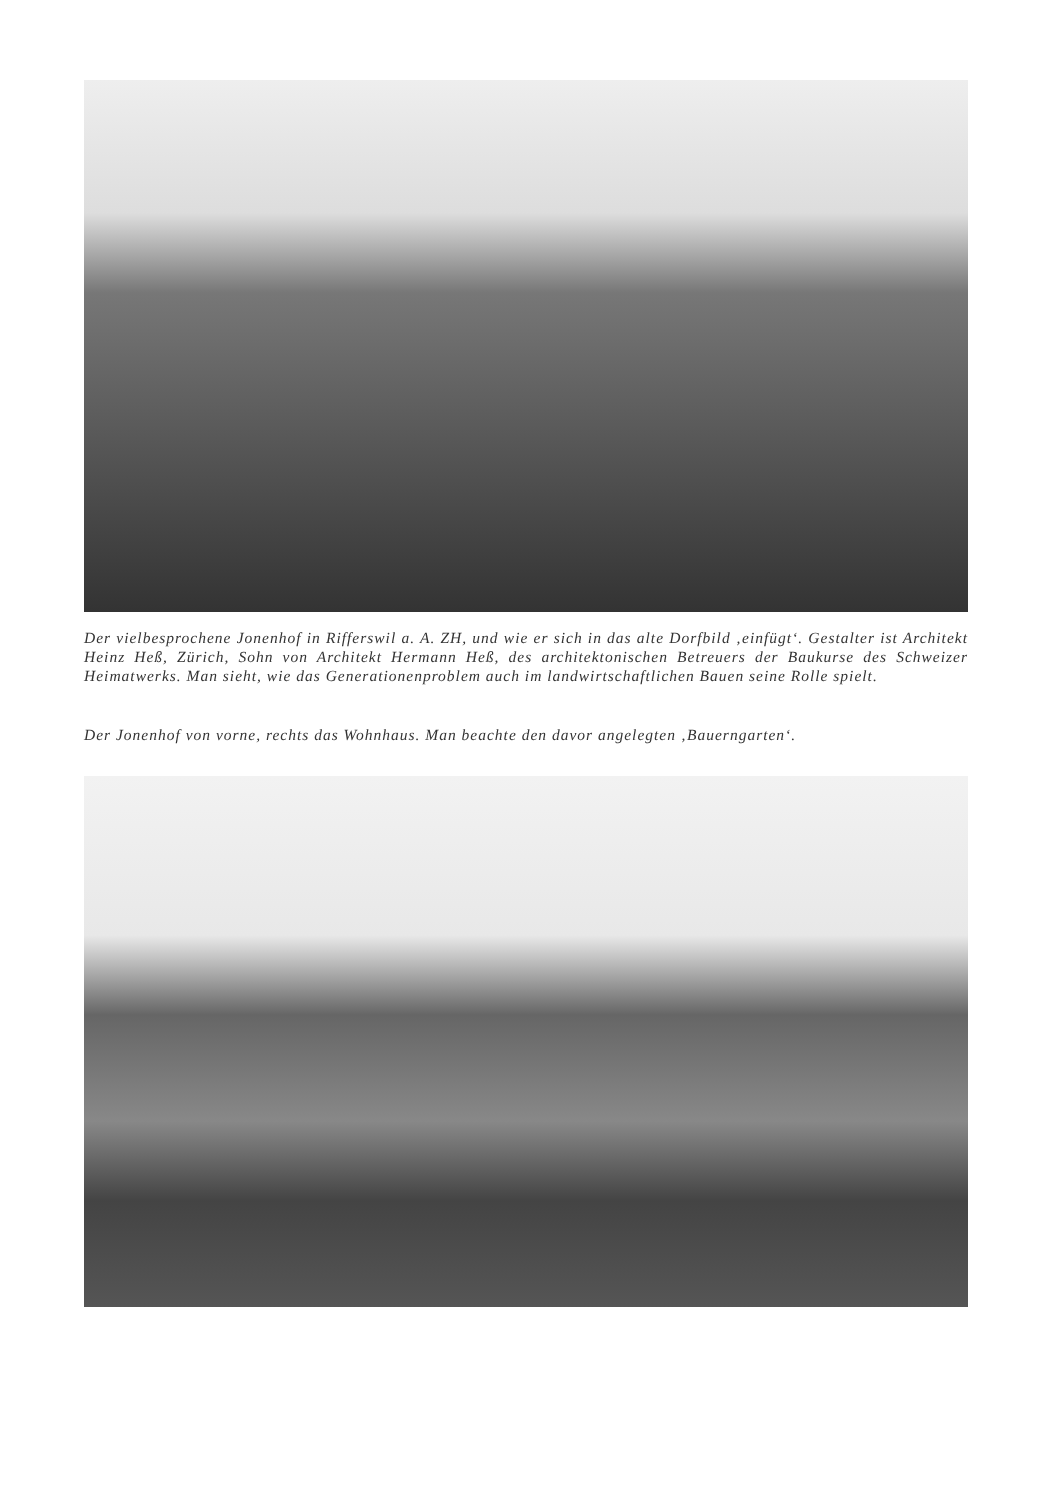Der vielbesprochene Jonenhof in Rifferswil a. A. ZH, und wie er sich in das alte Dorfbild ‚einfügt‘. Gestalter ist Architekt Heinz Heß, Zürich, Sohn von Architekt Hermann Heß, des architektonischen Betreuers der Baukurse des Schweizer Heimatwerks. Man sieht, wie das Generationenproblem auch im landwirtschaftlichen Bauen seine Rolle spielt.
Der Jonenhof von vorne, rechts das Wohnhaus. Man beachte den davor angelegten ‚Bauerngarten‘.